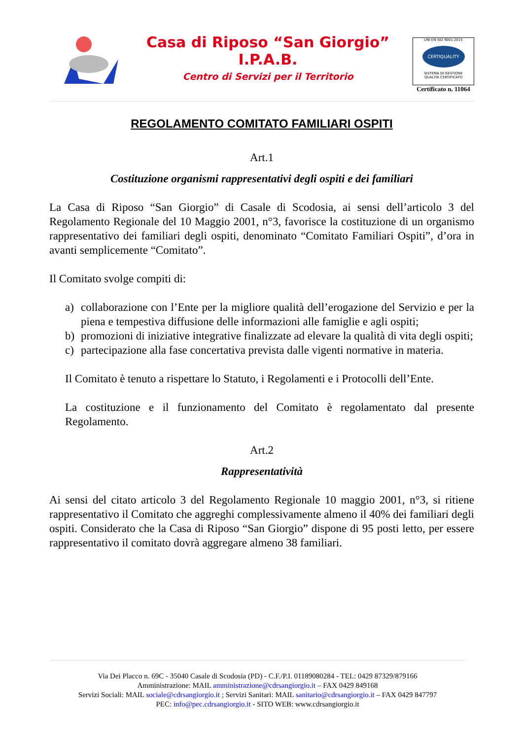Casa di Riposo “San Giorgio”
I.P.A.B.
Centro di Servizi per il Territorio
UNI EN ISO 9001:2015
CERTIQUALITY
SISTEMA DI GESTIONE
QUALITÀ CERTIFICATO
Certificato n. 11064
REGOLAMENTO COMITATO FAMILIARI OSPITI
Art.1
Costituzione organismi rappresentativi degli ospiti e dei familiari
La Casa di Riposo “San Giorgio” di Casale di Scodosia, ai sensi dell’articolo 3 del Regolamento Regionale del 10 Maggio 2001, n°3, favorisce la costituzione di un organismo rappresentativo dei familiari degli ospiti, denominato “Comitato Familiari Ospiti”, d’ora in avanti semplicemente “Comitato”.
Il Comitato svolge compiti di:
a) collaborazione con l’Ente per la migliore qualità dell’erogazione del Servizio e per la piena e tempestiva diffusione delle informazioni alle famiglie e agli ospiti;
b) promozioni di iniziative integrative finalizzate ad elevare la qualità di vita degli ospiti;
c) partecipazione alla fase concertativa prevista dalle vigenti normative in materia.
Il Comitato è tenuto a rispettare lo Statuto, i Regolamenti e i Protocolli dell’Ente.
La costituzione e il funzionamento del Comitato è regolamentato dal presente Regolamento.
Art.2
Rappresentatività
Ai sensi del citato articolo 3 del Regolamento Regionale 10 maggio 2001, n°3, si ritiene rappresentativo il Comitato che aggreghi complessivamente almeno il 40% dei familiari degli ospiti. Considerato che la Casa di Riposo “San Giorgio” dispone di 95 posti letto, per essere rappresentativo il comitato dovrà aggregare almeno 38 familiari.
Via Dei Placco n. 69C - 35040 Casale di Scodosia (PD) - C.F./P.I. 01189080284 - TEL: 0429 87329/879166
Amministrazione: MAIL amministrazione@cdrsangiorgio.it – FAX 0429 849168
Servizi Sociali: MAIL sociale@cdrsangiorgio.it ; Servizi Sanitari: MAIL sanitario@cdrsangiorgio.it – FAX 0429 847797
PEC: info@pec.cdrsangiorgio.it - SITO WEB: www.cdrsangiorgio.it